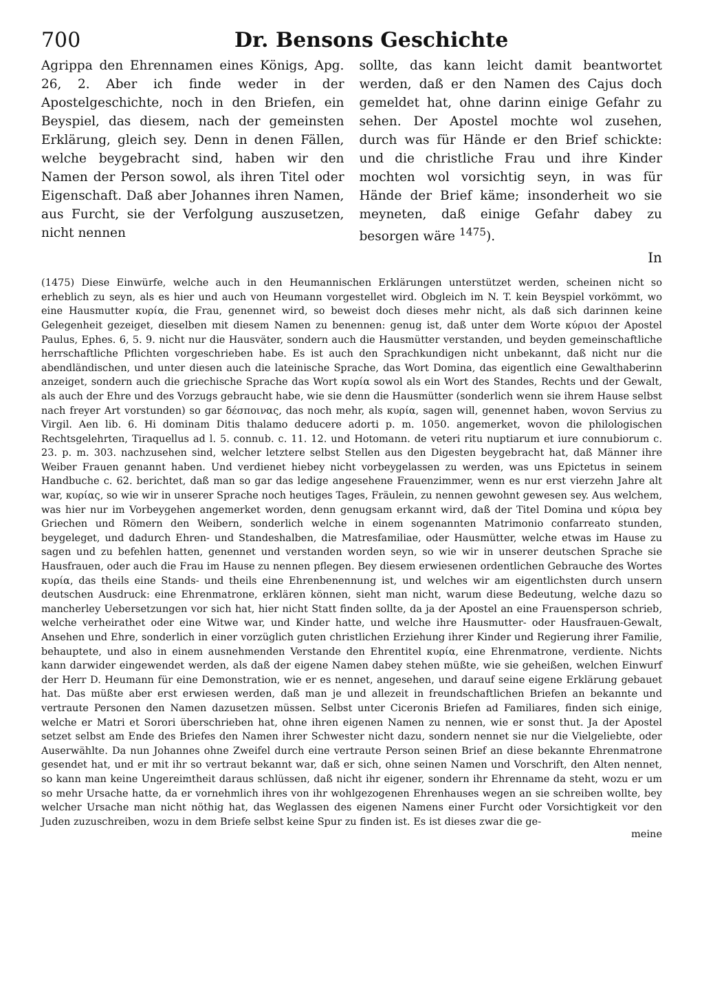700 Dr. Bensons Geschichte
Agrippa den Ehrennamen eines Königs, Apg. 26, 2. Aber ich finde weder in der Apostelgeschichte, noch in den Briefen, ein Beyspiel, das diesem, nach der gemeinsten Erklärung, gleich sey. Denn in denen Fällen, welche beygebracht sind, haben wir den Namen der Person sowol, als ihren Titel oder Eigenschaft. Daß aber Johannes ihren Namen, aus Furcht, sie der Verfolgung auszusetzen, nicht nennen
sollte, das kann leicht damit beantwortet werden, daß er den Namen des Cajus doch gemeldet hat, ohne darinn einige Gefahr zu sehen. Der Apostel mochte wol zusehen, durch was für Hände er den Brief schickte: und die christliche Frau und ihre Kinder mochten wol vorsichtig seyn, in was für Hände der Brief käme; insonderheit wo sie meyneten, daß einige Gefahr dabey zu besorgen wäre <sup>1475</sup>).
In
(1475) Diese Einwürfe, welche auch in den Heumannischen Erklärungen unterstützet werden, scheinen nicht so erheblich zu seyn, als es hier und auch von Heumann vorgestellet wird. Obgleich im N. T. kein Beyspiel vorkömmt, wo eine Hausmutter κυρία, die Frau, genennet wird, so beweist doch dieses mehr nicht, als daß sich darinnen keine Gelegenheit gezeiget, dieselben mit diesem Namen zu benennen: genug ist, daß unter dem Worte κύριοι der Apostel Paulus, Ephes. 6, 5. 9. nicht nur die Hausväter, sondern auch die Hausmütter verstanden, und beyden gemeinschaftliche herrschaftliche Pflichten vorgeschrieben habe. Es ist auch den Sprachkundigen nicht unbekannt, daß nicht nur die abendländischen, und unter diesen auch die lateinische Sprache, das Wort Domina, das eigentlich eine Gewalthaberinn anzeiget, sondern auch die griechische Sprache das Wort κυρία sowol als ein Wort des Standes, Rechts und der Gewalt, als auch der Ehre und des Vorzugs gebraucht habe, wie sie denn die Hausmütter (sonderlich wenn sie ihrem Hause selbst nach freyer Art vorstunden) so gar δέσποινας, das noch mehr, als κυρία, sagen will, genennet haben, wovon Servius zu Virgil. Aen lib. 6. Hi dominam Ditis thalamo deducere adorti p. m. 1050. angemerket, wovon die philologischen Rechtsgelehrten, Tiraquellus ad l. 5. connub. c. 11. 12. und Hotomann. de veteri ritu nuptiarum et iure connubiorum c. 23. p. m. 303. nachzusehen sind, welcher letztere selbst Stellen aus den Digesten beygebracht hat, daß Männer ihre Weiber Frauen genannt haben. Und verdienet hiebey nicht vorbeygelassen zu werden, was uns Epictetus in seinem Handbuche c. 62. berichtet, daß man so gar das ledige angesehene Frauenzimmer, wenn es nur erst vierzehn Jahre alt war, κυρίας, so wie wir in unserer Sprache noch heutiges Tages, Fräulein, zu nennen gewohnt gewesen sey. Aus welchem, was hier nur im Vorbeygehen angemerket worden, denn genugsam erkannt wird, daß der Titel Domina und κύρια bey Griechen und Römern den Weibern, sonderlich welche in einem sogenannten Matrimonio confarreato stunden, beygeleget, und dadurch Ehren- und Standeshalben, die Matresfamiliae, oder Hausmütter, welche etwas im Hause zu sagen und zu befehlen hatten, genennet und verstanden worden seyn, so wie wir in unserer deutschen Sprache sie Hausfrauen, oder auch die Frau im Hause zu nennen pflegen. Bey diesem erwiesenen ordentlichen Gebrauche des Wortes κυρία, das theils eine Stands- und theils eine Ehrenbenennung ist, und welches wir am eigentlichsten durch unsern deutschen Ausdruck: eine Ehrenmatrone, erklären können, sieht man nicht, warum diese Bedeutung, welche dazu so mancherley Uebersetzungen vor sich hat, hier nicht Statt finden sollte, da ja der Apostel an eine Frauensperson schrieb, welche verheirathet oder eine Witwe war, und Kinder hatte, und welche ihre Hausmutter- oder Hausfrauen-Gewalt, Ansehen und Ehre, sonderlich in einer vorzüglich guten christlichen Erziehung ihrer Kinder und Regierung ihrer Familie, behauptete, und also in einem ausnehmenden Verstande den Ehrentitel κυρία, eine Ehrenmatrone, verdiente. Nichts kann darwider eingewendet werden, als daß der eigene Namen dabey stehen müßte, wie sie geheißen, welchen Einwurf der Herr D. Heumann für eine Demonstration, wie er es nennet, angesehen, und darauf seine eigene Erklärung gebauet hat. Das müßte aber erst erwiesen werden, daß man je und allezeit in freundschaftlichen Briefen an bekannte und vertraute Personen den Namen dazusetzen müssen. Selbst unter Ciceronis Briefen ad Familiares, finden sich einige, welche er Matri et Sorori überschrieben hat, ohne ihren eigenen Namen zu nennen, wie er sonst thut. Ja der Apostel setzet selbst am Ende des Briefes den Namen ihrer Schwester nicht dazu, sondern nennet sie nur die Vielgeliebte, oder Auserwählte. Da nun Johannes ohne Zweifel durch eine vertraute Person seinen Brief an diese bekannte Ehrenmatrone gesendet hat, und er mit ihr so vertraut bekannt war, daß er sich, ohne seinen Namen und Vorschrift, den Alten nennet, so kann man keine Ungereimtheit daraus schlüssen, daß nicht ihr eigener, sondern ihr Ehrenname da steht, wozu er um so mehr Ursache hatte, da er vornehmlich ihres von ihr wohlgezogenen Ehrenhauses wegen an sie schreiben wollte, bey welcher Ursache man nicht nöthig hat, das Weglassen des eigenen Namens einer Furcht oder Vorsichtigkeit vor den Juden zuzuschreiben, wozu in dem Briefe selbst keine Spur zu finden ist. Es ist dieses zwar die ge-
meine